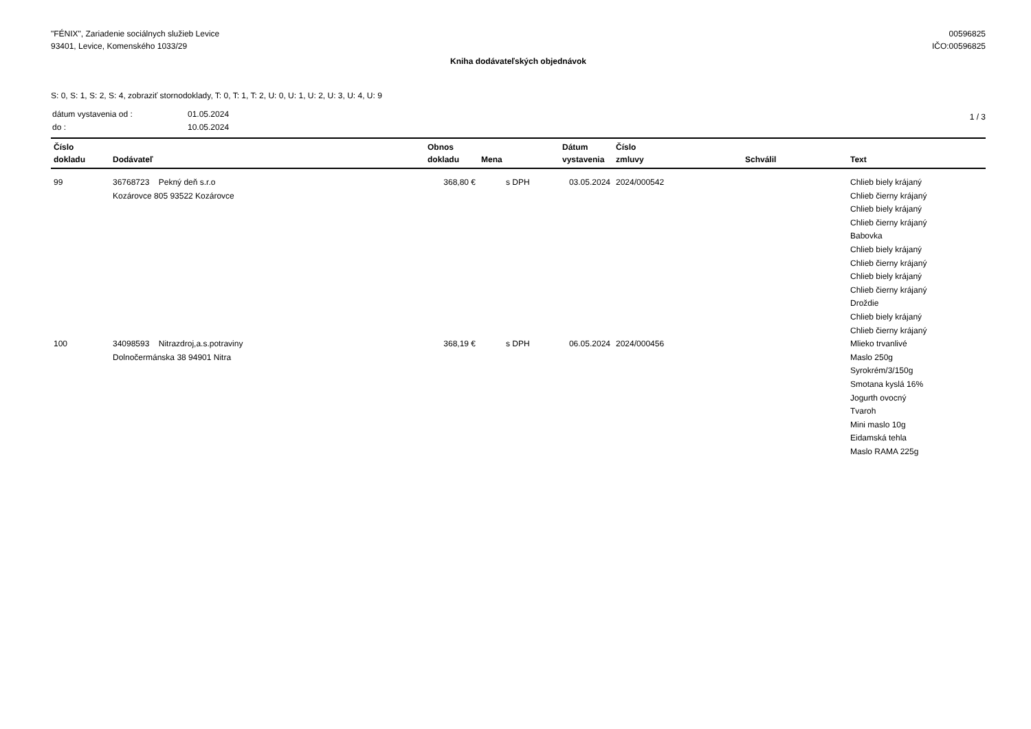"FÉNIX", Zariadenie sociálnych služieb Levice
93401, Levice, Komenského 1033/29
00596825
IČO:00596825
Kniha dodávateľských objednávok
S: 0, S: 1, S: 2, S: 4, zobraziť stornodoklady, T: 0, T: 1, T: 2, U: 0, U: 1, U: 2, U: 3, U: 4, U: 9
| dátum vystavenia od : | 01.05.2024 |
| do : | 10.05.2024 |
1 / 3
| Číslo dokladu | Dodávateľ | Obnos dokladu | Mena | Dátum vystavenia | Číslo zmluvy | Schválil | Text |
| --- | --- | --- | --- | --- | --- | --- | --- |
| 99 | 36768723 Pekný deň s.r.o Kozárovce 805 93522 Kozárovce | 368,80 € | s DPH | 03.05.2024 | 2024/000542 | | Chlieb biely krájaný Chlieb čierny krájaný Chlieb biely krájaný Chlieb čierny krájaný Babovka Chlieb biely krájaný Chlieb čierny krájaný Chlieb biely krájaný Chlieb čierny krájaný Droždie Chlieb biely krájaný Chlieb čierny krájaný |
| 100 | 34098593 Nitrazdroj,a.s.potraviny Dolnočermánska 38 94901 Nitra | 368,19 € | s DPH | 06.05.2024 | 2024/000456 | | Mlieko trvanlivé Maslo 250g Syrokrém/3/150g Smotana kyslá 16% Jogurth ovocný Tvaroh Mini maslo 10g Eidamská tehla Maslo RAMA 225g |